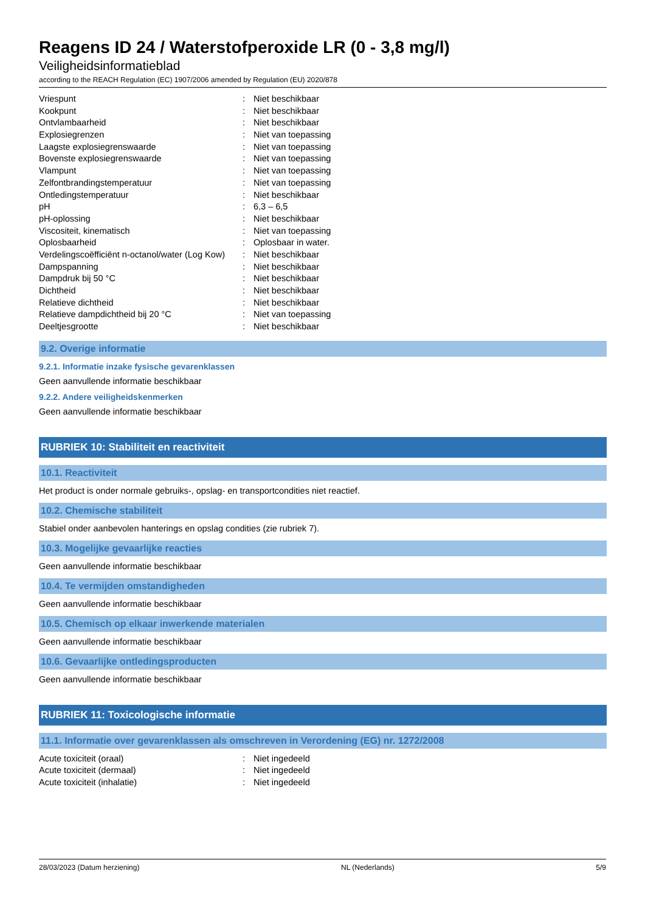Reagens ID 24 / Waterstofperoxide LR (0 - 3,8 mg/l)
Veiligheidsinformatieblad
according to the REACH Regulation (EC) 1907/2006 amended by Regulation (EU) 2020/878
| Vriespunt | : | Niet beschikbaar |
| Kookpunt | : | Niet beschikbaar |
| Ontvlambaarheid | : | Niet beschikbaar |
| Explosiegrenzen | : | Niet van toepassing |
| Laagste explosiegrenswaarde | : | Niet van toepassing |
| Bovenste explosiegrenswaarde | : | Niet van toepassing |
| Vlampunt | : | Niet van toepassing |
| Zelfontbrandingstemperatuur | : | Niet van toepassing |
| Ontledingstemperatuur | : | Niet beschikbaar |
| pH | : | 6,3 – 6,5 |
| pH-oplossing | : | Niet beschikbaar |
| Viscositeit, kinematisch | : | Niet van toepassing |
| Oplosbaarheid | : | Oplosbaar in water. |
| Verdelingscoëfficiënt n-octanol/water (Log Kow) | : | Niet beschikbaar |
| Dampspanning | : | Niet beschikbaar |
| Dampdruk bij 50 °C | : | Niet beschikbaar |
| Dichtheid | : | Niet beschikbaar |
| Relatieve dichtheid | : | Niet beschikbaar |
| Relatieve dampdichtheid bij 20 °C | : | Niet van toepassing |
| Deeltjesgrootte | : | Niet beschikbaar |
9.2. Overige informatie
9.2.1. Informatie inzake fysische gevarenklassen
Geen aanvullende informatie beschikbaar
9.2.2. Andere veiligheidskenmerken
Geen aanvullende informatie beschikbaar
RUBRIEK 10: Stabiliteit en reactiviteit
10.1. Reactiviteit
Het product is onder normale gebruiks-, opslag- en transportcondities niet reactief.
10.2. Chemische stabiliteit
Stabiel onder aanbevolen hanterings en opslag condities (zie rubriek 7).
10.3. Mogelijke gevaarlijke reacties
Geen aanvullende informatie beschikbaar
10.4. Te vermijden omstandigheden
Geen aanvullende informatie beschikbaar
10.5. Chemisch op elkaar inwerkende materialen
Geen aanvullende informatie beschikbaar
10.6. Gevaarlijke ontledingsproducten
Geen aanvullende informatie beschikbaar
RUBRIEK 11: Toxicologische informatie
11.1. Informatie over gevarenklassen als omschreven in Verordening (EG) nr. 1272/2008
| Acute toxiciteit (oraal) | : | Niet ingedeeld |
| Acute toxiciteit (dermaal) | : | Niet ingedeeld |
| Acute toxiciteit (inhalatie) | : | Niet ingedeeld |
28/03/2023 (Datum herziening) NL (Nederlands) 5/9